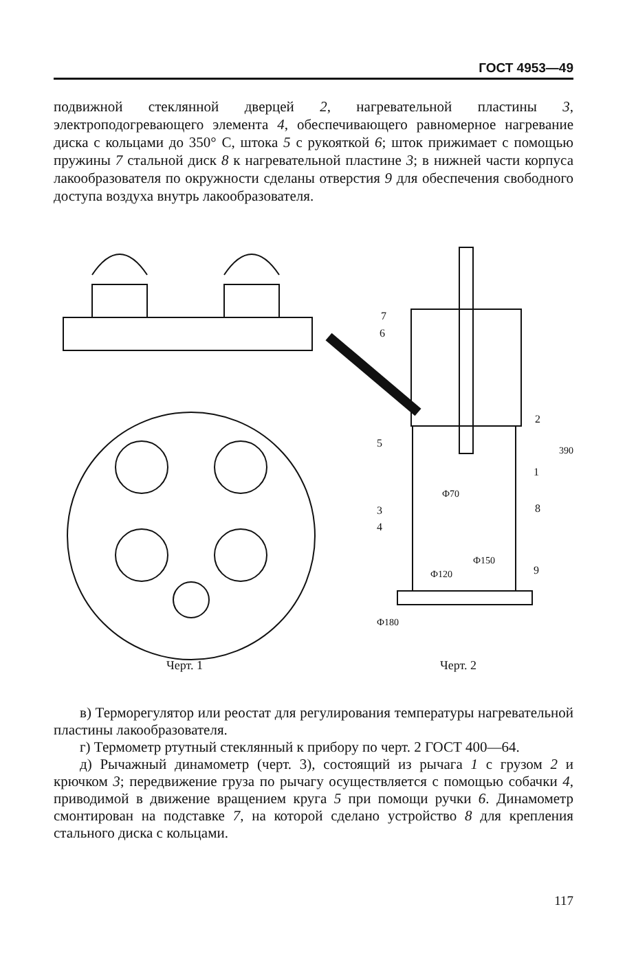ГОСТ 4953—49
подвижной стеклянной дверцей 2, нагревательной пластины 3, электроподогревающего элемента 4, обеспечивающего равномерное нагревание диска с кольцами до 350° С, штока 5 с рукояткой 6; шток прижимает с помощью пружины 7 стальной диск 8 к нагревательной пластине 3; в нижней части корпуса лакообразователя по окружности сделаны отверстия 9 для обеспечения свободного доступа воздуха внутрь лакообразователя.
Ф180
390
Ф150
Ф120
Ф70
7
6
5
3
4
2
1
8
9
Черт. 1 Черт. 2
в) Терморегулятор или реостат для регулирования температуры нагревательной пластины лакообразователя.
г) Термометр ртутный стеклянный к прибору по черт. 2 ГОСТ 400—64.
д) Рычажный динамометр (черт. 3), состоящий из рычага 1 с грузом 2 и крючком 3; передвижение груза по рычагу осуществляется с помощью собачки 4, приводимой в движение вращением круга 5 при помощи ручки 6. Динамометр смонтирован на подставке 7, на которой сделано устройство 8 для крепления стального диска с кольцами.
117